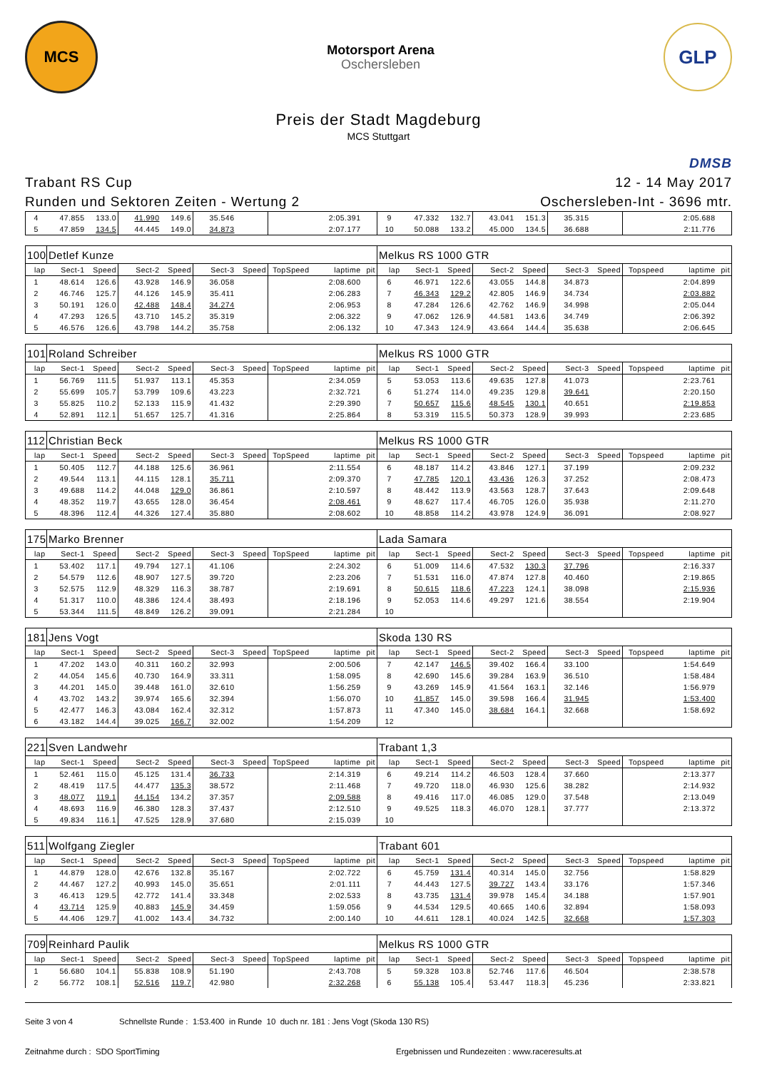MCS
Motorsport Arena
Oschersleben
GLP
Preis der Stadt Magdeburg
MCS Stuttgart
Trabant RS Cup
Runden und Sektoren Zeiten - Wertung 2
DMSB
12 - 14 May 2017
Oschersleben-Int - 3696 mtr.
| 4 | 47.855 | 133.0 | 41.990 | 149.6 | 35.546 | | | 2:05.391 | | 9 | 47.332 | 132.7 | 43.041 | 151.3 | 35.315 | | | 2:05.688 | |
| 5 | 47.859 | 134.5 | 44.445 | 149.0 | 34.873 | | | 2:07.177 | | 10 | 50.088 | 133.2 | 45.000 | 134.5 | 36.688 | | | 2:11.776 | |
| 100 | Detlef Kunze | | | | | | | | | Melkus RS 1000 GTR | | | | | | | | | |
| lap | Sect-1 | Speed | Sect-2 | Speed | Sect-3 | Speed | TopSpeed | laptime | pit | lap | Sect-1 | Speed | Sect-2 | Speed | Sect-3 | Speed | Topspeed | laptime | pit |
| 1 | 48.614 | 126.6 | 43.928 | 146.9 | 36.058 | | | 2:08.600 | | 6 | 46.971 | 122.6 | 43.055 | 144.8 | 34.873 | | | 2:04.899 | |
| 2 | 46.746 | 125.7 | 44.126 | 145.9 | 35.411 | | | 2:06.283 | | 7 | 46.343 | 129.2 | 42.805 | 146.9 | 34.734 | | | 2:03.882 | |
| 3 | 50.191 | 126.0 | 42.488 | 148.4 | 34.274 | | | 2:06.953 | | 8 | 47.284 | 126.6 | 42.762 | 146.9 | 34.998 | | | 2:05.044 | |
| 4 | 47.293 | 126.5 | 43.710 | 145.2 | 35.319 | | | 2:06.322 | | 9 | 47.062 | 126.9 | 44.581 | 143.6 | 34.749 | | | 2:06.392 | |
| 5 | 46.576 | 126.6 | 43.798 | 144.2 | 35.758 | | | 2:06.132 | | 10 | 47.343 | 124.9 | 43.664 | 144.4 | 35.638 | | | 2:06.645 | |
| 101 | Roland Schreiber | | | | | | | | | Melkus RS 1000 GTR | | | | | | | | | |
| lap | Sect-1 | Speed | Sect-2 | Speed | Sect-3 | Speed | TopSpeed | laptime | pit | lap | Sect-1 | Speed | Sect-2 | Speed | Sect-3 | Speed | Topspeed | laptime | pit |
| 1 | 56.769 | 111.5 | 51.937 | 113.1 | 45.353 | | | 2:34.059 | | 5 | 53.053 | 113.6 | 49.635 | 127.8 | 41.073 | | | 2:23.761 | |
| 2 | 55.699 | 105.7 | 53.799 | 109.6 | 43.223 | | | 2:32.721 | | 6 | 51.274 | 114.0 | 49.235 | 129.8 | 39.641 | | | 2:20.150 | |
| 3 | 55.825 | 110.2 | 52.133 | 115.9 | 41.432 | | | 2:29.390 | | 7 | 50.657 | 115.6 | 48.545 | 130.1 | 40.651 | | | 2:19.853 | |
| 4 | 52.891 | 112.1 | 51.657 | 125.7 | 41.316 | | | 2:25.864 | | 8 | 53.319 | 115.5 | 50.373 | 128.9 | 39.993 | | | 2:23.685 | |
| 112 | Christian Beck | | | | | | | | | Melkus RS 1000 GTR | | | | | | | | | |
| lap | Sect-1 | Speed | Sect-2 | Speed | Sect-3 | Speed | TopSpeed | laptime | pit | lap | Sect-1 | Speed | Sect-2 | Speed | Sect-3 | Speed | Topspeed | laptime | pit |
| 1 | 50.405 | 112.7 | 44.188 | 125.6 | 36.961 | | | 2:11.554 | | 6 | 48.187 | 114.2 | 43.846 | 127.1 | 37.199 | | | 2:09.232 | |
| 2 | 49.544 | 113.1 | 44.115 | 128.1 | 35.711 | | | 2:09.370 | | 7 | 47.785 | 120.1 | 43.436 | 126.3 | 37.252 | | | 2:08.473 | |
| 3 | 49.688 | 114.2 | 44.048 | 129.0 | 36.861 | | | 2:10.597 | | 8 | 48.442 | 113.9 | 43.563 | 128.7 | 37.643 | | | 2:09.648 | |
| 4 | 48.352 | 119.7 | 43.655 | 128.0 | 36.454 | | | 2:08.461 | | 9 | 48.627 | 117.4 | 46.705 | 126.0 | 35.938 | | | 2:11.270 | |
| 5 | 48.396 | 112.4 | 44.326 | 127.4 | 35.880 | | | 2:08.602 | | 10 | 48.858 | 114.2 | 43.978 | 124.9 | 36.091 | | | 2:08.927 | |
| 175 | Marko Brenner | | | | | | | | | Lada Samara | | | | | | | | | |
| lap | Sect-1 | Speed | Sect-2 | Speed | Sect-3 | Speed | TopSpeed | laptime | pit | lap | Sect-1 | Speed | Sect-2 | Speed | Sect-3 | Speed | Topspeed | laptime | pit |
| 1 | 53.402 | 117.1 | 49.794 | 127.1 | 41.106 | | | 2:24.302 | | 6 | 51.009 | 114.6 | 47.532 | 130.3 | 37.796 | | | 2:16.337 | |
| 2 | 54.579 | 112.6 | 48.907 | 127.5 | 39.720 | | | 2:23.206 | | 7 | 51.531 | 116.0 | 47.874 | 127.8 | 40.460 | | | 2:19.865 | |
| 3 | 52.575 | 112.9 | 48.329 | 116.3 | 38.787 | | | 2:19.691 | | 8 | 50.615 | 118.6 | 47.223 | 124.1 | 38.098 | | | 2:15.936 | |
| 4 | 51.317 | 110.0 | 48.386 | 124.4 | 38.493 | | | 2:18.196 | | 9 | 52.053 | 114.6 | 49.297 | 121.6 | 38.554 | | | 2:19.904 | |
| 5 | 53.344 | 111.5 | 48.849 | 126.2 | 39.091 | | | 2:21.284 | | 10 | | | | | | | | | |
| 181 | Jens Vogt | | | | | | | | | Skoda 130 RS | | | | | | | | | |
| lap | Sect-1 | Speed | Sect-2 | Speed | Sect-3 | Speed | TopSpeed | laptime | pit | lap | Sect-1 | Speed | Sect-2 | Speed | Sect-3 | Speed | Topspeed | laptime | pit |
| 1 | 47.202 | 143.0 | 40.311 | 160.2 | 32.993 | | | 2:00.506 | | 7 | 42.147 | 146.5 | 39.402 | 166.4 | 33.100 | | | 1:54.649 | |
| 2 | 44.054 | 145.6 | 40.730 | 164.9 | 33.311 | | | 1:58.095 | | 8 | 42.690 | 145.6 | 39.284 | 163.9 | 36.510 | | | 1:58.484 | |
| 3 | 44.201 | 145.0 | 39.448 | 161.0 | 32.610 | | | 1:56.259 | | 9 | 43.269 | 145.9 | 41.564 | 163.1 | 32.146 | | | 1:56.979 | |
| 4 | 43.702 | 143.2 | 39.974 | 165.6 | 32.394 | | | 1:56.070 | | 10 | 41.857 | 145.0 | 39.598 | 166.4 | 31.945 | | | 1:53.400 | |
| 5 | 42.477 | 146.3 | 43.084 | 162.4 | 32.312 | | | 1:57.873 | | 11 | 47.340 | 145.0 | 38.684 | 164.1 | 32.668 | | | 1:58.692 | |
| 6 | 43.182 | 144.4 | 39.025 | 166.7 | 32.002 | | | 1:54.209 | | 12 | | | | | | | | | |
| 221 | Sven Landwehr | | | | | | | | | Trabant 1,3 | | | | | | | | | |
| lap | Sect-1 | Speed | Sect-2 | Speed | Sect-3 | Speed | TopSpeed | laptime | pit | lap | Sect-1 | Speed | Sect-2 | Speed | Sect-3 | Speed | Topspeed | laptime | pit |
| 1 | 52.461 | 115.0 | 45.125 | 131.4 | 36.733 | | | 2:14.319 | | 6 | 49.214 | 114.2 | 46.503 | 128.4 | 37.660 | | | 2:13.377 | |
| 2 | 48.419 | 117.5 | 44.477 | 135.3 | 38.572 | | | 2:11.468 | | 7 | 49.720 | 118.0 | 46.930 | 125.6 | 38.282 | | | 2:14.932 | |
| 3 | 48.077 | 119.1 | 44.154 | 134.2 | 37.357 | | | 2:09.588 | | 8 | 49.416 | 117.0 | 46.085 | 129.0 | 37.548 | | | 2:13.049 | |
| 4 | 48.693 | 116.9 | 46.380 | 128.3 | 37.437 | | | 2:12.510 | | 9 | 49.525 | 118.3 | 46.070 | 128.1 | 37.777 | | | 2:13.372 | |
| 5 | 49.834 | 116.1 | 47.525 | 128.9 | 37.680 | | | 2:15.039 | | 10 | | | | | | | | | |
| 511 | Wolfgang Ziegler | | | | | | | | | Trabant 601 | | | | | | | | | |
| lap | Sect-1 | Speed | Sect-2 | Speed | Sect-3 | Speed | TopSpeed | laptime | pit | lap | Sect-1 | Speed | Sect-2 | Speed | Sect-3 | Speed | Topspeed | laptime | pit |
| 1 | 44.879 | 128.0 | 42.676 | 132.8 | 35.167 | | | 2:02.722 | | 6 | 45.759 | 131.4 | 40.314 | 145.0 | 32.756 | | | 1:58.829 | |
| 2 | 44.467 | 127.2 | 40.993 | 145.0 | 35.651 | | | 2:01.111 | | 7 | 44.443 | 127.5 | 39.727 | 143.4 | 33.176 | | | 1:57.346 | |
| 3 | 46.413 | 129.5 | 42.772 | 141.4 | 33.348 | | | 2:02.533 | | 8 | 43.735 | 131.4 | 39.978 | 145.4 | 34.188 | | | 1:57.901 | |
| 4 | 43.714 | 125.9 | 40.883 | 145.9 | 34.459 | | | 1:59.056 | | 9 | 44.534 | 129.5 | 40.665 | 140.6 | 32.894 | | | 1:58.093 | |
| 5 | 44.406 | 129.7 | 41.002 | 143.4 | 34.732 | | | 2:00.140 | | 10 | 44.611 | 128.1 | 40.024 | 142.5 | 32.668 | | | 1:57.303 | |
| 709 | Reinhard Paulik | | | | | | | | | Melkus RS 1000 GTR | | | | | | | | | |
| lap | Sect-1 | Speed | Sect-2 | Speed | Sect-3 | Speed | TopSpeed | laptime | pit | lap | Sect-1 | Speed | Sect-2 | Speed | Sect-3 | Speed | Topspeed | laptime | pit |
| 1 | 56.680 | 104.1 | 55.838 | 108.9 | 51.190 | | | 2:43.708 | | 5 | 59.328 | 103.8 | 52.746 | 117.6 | 46.504 | | | 2:38.578 | |
| 2 | 56.772 | 108.1 | 52.516 | 119.7 | 42.980 | | | 2:32.268 | | 6 | 55.138 | 105.4 | 53.447 | 118.3 | 45.236 | | | 2:33.821 | |
Seite 3 von 4 Schnellste Runde : 1:53.400 in Runde 10 duch nr. 181 : Jens Vogt (Skoda 130 RS)
Zeitnahme durch : SDO SportTiming Ergebnissen und Rundezeiten : www.raceresults.at